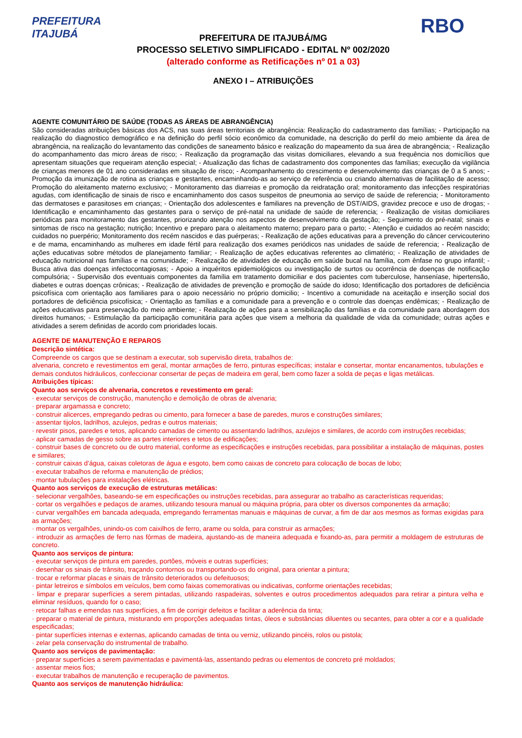PREFEITURA
ITAJUBÁ
PREFEITURA DE ITAJUBÁ/MG
PROCESSO SELETIVO SIMPLIFICADO - EDITAL Nº 002/2020
(alterado conforme as Retificações nº 01 a 03)
ANEXO I – ATRIBUIÇÕES
RBO
AGENTE COMUNITÁRIO DE SAÚDE (TODAS AS ÁREAS DE ABRANGÊNCIA)
São consideradas atribuições básicas dos ACS, nas suas áreas territoriais de abrangência: Realização do cadastramento das famílias; - Participação na realização do diagnostico demográfico e na definição do perfil sócio econômico da comunidade, na descrição do perfil do meio ambiente da área de abrangência, na realização do levantamento das condições de saneamento básico e realização do mapeamento da sua área de abrangência; - Realização do acompanhamento das micro áreas de risco; - Realização da programação das visitas domiciliares, elevando a sua frequência nos domicílios que apresentam situações que requeiram atenção especial; - Atualização das fichas de cadastramento dos componentes das famílias; execução da vigilância de crianças menores de 01 ano consideradas em situação de risco; - Acompanhamento do crescimento e desenvolvimento das crianças de 0 a 5 anos; - Promoção da imunização de rotina as crianças e gestantes, encaminhando-as ao serviço de referência ou criando alternativas de facilitação de acesso; Promoção do aleitamento materno exclusivo; - Monitoramento das diarreias e promoção da reidratação oral; monitoramento das infecções respiratórias agudas, com identificação de sinais de risco e encaminhamento dos casos suspeitos de pneumonia ao serviço de saúde de referencia; - Monitoramento das dermatoses e parasitoses em crianças; - Orientação dos adolescentes e familiares na prevenção de DST/AIDS, gravidez precoce e uso de drogas; - Identificação e encaminhamento das gestantes para o serviço de pré-natal na unidade de saúde de referencia; - Realização de visitas domiciliares periódicas para monitoramento das gestantes, priorizando atenção nos aspectos de desenvolvimento da gestação; - Seguimento do pré-natal; sinais e sintomas de risco na gestação; nutrição; Incentivo e preparo para o aleitamento materno; preparo para o parto; - Atenção e cuidados ao recém nascido; cuidados no puerpério; Monitoramento dos recém nascidos e das puérperas; - Realização de ações educativas para a prevenção do câncer cervicouterino e de mama, encaminhando as mulheres em idade fértil para realização dos exames periódicos nas unidades de saúde de referencia; - Realização de ações educativas sobre métodos de planejamento familiar; - Realização de ações educativas referentes ao climatério; - Realização de atividades de educação nutricional nas famílias e na comunidade; - Realização de atividades de educação em saúde bucal na família, com ênfase no grupo infantil; - Busca ativa das doenças infectocontagiosas; - Apoio a inquéritos epidemiológicos ou investigação de surtos ou ocorrência de doenças de notificação compulsória; - Supervisão dos eventuais componentes da família em tratamento domiciliar e dos pacientes com tuberculose, hanseníase, hipertensão, diabetes e outras doenças crônicas; - Realização de atividades de prevenção e promoção de saúde do idoso; Identificação dos portadores de deficiência psicofísica com orientação aos familiares para o apoio necessário no próprio domicilio; - Incentivo a comunidade na aceitação e inserção social dos portadores de deficiência psicofísica; - Orientação as famílias e a comunidade para a prevenção e o controle das doenças endêmicas; - Realização de ações educativas para preservação do meio ambiente; - Realização de ações para a sensibilização das famílias e da comunidade para abordagem dos direitos humanos; - Estimulação da participação comunitária para ações que visem a melhoria da qualidade de vida da comunidade; outras ações e atividades a serem definidas de acordo com prioridades locais.
AGENTE DE MANUTENÇÃO E REPAROS
Descrição sintética:
Compreende os cargos que se destinam a executar, sob supervisão direta, trabalhos de:
alvenaria, concreto e revestimentos em geral, montar armações de ferro, pinturas específicas; instalar e consertar, montar encanamentos, tubulações e demais condutos hidráulicos, confeccionar consertar de peças de madeira em geral, bem como fazer a solda de peças e ligas metálicas.
Atribuições típicas:
Quanto aos serviços de alvenaria, concretos e revestimento em geral:
· executar serviços de construção, manutenção e demolição de obras de alvenaria;
· preparar argamassa e concreto;
· construir alicerces, empregando pedras ou cimento, para fornecer a base de paredes, muros e construções similares;
· assentar tijolos, ladrilhos, azulejos, pedras e outros materiais;
· revestir pisos, paredes e tetos, aplicando camadas de cimento ou assentando ladrilhos, azulejos e similares, de acordo com instruções recebidas;
· aplicar camadas de gesso sobre as partes interiores e tetos de edificações;
· construir bases de concreto ou de outro material, conforme as especificações e instruções recebidas, para possibilitar a instalação de máquinas, postes e similares;
· construir caixas d’água, caixas coletoras de água e esgoto, bem como caixas de concreto para colocação de bocas de lobo;
· executar trabalhos de reforma e manutenção de prédios;
· montar tubulações para instalações elétricas.
Quanto aos serviços de execução de estruturas metálicas:
· selecionar vergalhões, baseando-se em especificações ou instruções recebidas, para assegurar ao trabalho as características requeridas;
· cortar os vergalhões e pedaços de arames, utilizando tesoura manual ou máquina própria, para obter os diversos componentes da armação;
· curvar vergalhões em bancada adequada, empregando ferramentas manuais e máquinas de curvar, a fim de dar aos mesmos as formas exigidas para as armações;
· montar os vergalhões, unindo-os com caixilhos de ferro, arame ou solda, para construir as armações;
· introduzir as armações de ferro nas fôrmas de madeira, ajustando-as de maneira adequada e fixando-as, para permitir a moldagem de estruturas de concreto.
Quanto aos serviços de pintura:
· executar serviços de pintura em paredes, portões, móveis e outras superfícies;
· desenhar os sinais de trânsito, traçando contornos ou transportando-os do original, para orientar a pintura;
· trocar e reformar placas e sinais de trânsito deteriorados ou defeituosos;
· pintar letreiros e símbolos em veículos, bem como faixas comemorativas ou indicativas, conforme orientações recebidas;
· limpar e preparar superfícies a serem pintadas, utilizando raspadeiras, solventes e outros procedimentos adequados para retirar a pintura velha e eliminar resíduos, quando for o caso;
· retocar falhas e emendas nas superfícies, a fim de corrigir defeitos e facilitar a aderência da tinta;
· preparar o material de pintura, misturando em proporções adequadas tintas, óleos e substâncias diluentes ou secantes, para obter a cor e a qualidade especificadas;
· pintar superfícies internas e externas, aplicando camadas de tinta ou verniz, utilizando pincéis, rolos ou pistola;
· zelar pela conservação do instrumental de trabalho.
Quanto aos serviços de pavimentação:
· preparar superfícies a serem pavimentadas e pavimentá-las, assentando pedras ou elementos de concreto pré moldados;
· assentar meios fios;
· executar trabalhos de manutenção e recuperação de pavimentos.
Quanto aos serviços de manutenção hidráulica: